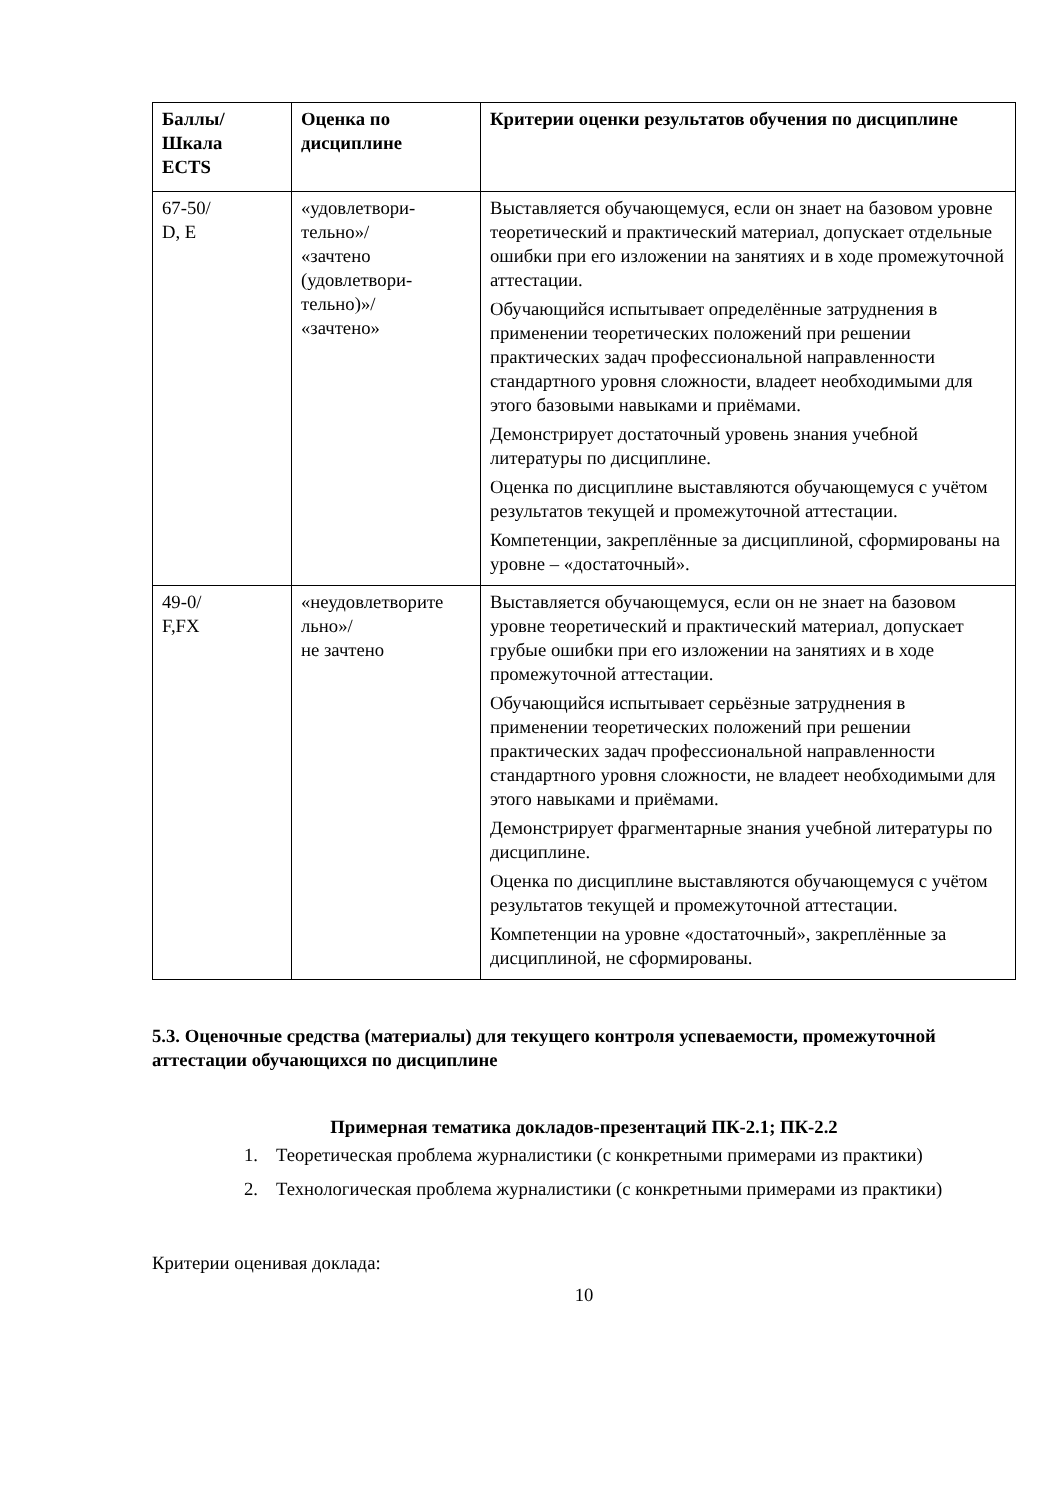| Баллы/ Шкала ECTS | Оценка по дисциплине | Критерии оценки результатов обучения по дисциплине |
| --- | --- | --- |
| 67-50/ D, E | «удовлетвори- тельно»/ «зачтено (удовлетвори- тельно)»/ «зачтено» | Выставляется обучающемуся, если он знает на базовом уровне теоретический и практический материал, допускает отдельные ошибки при его изложении на занятиях и в ходе промежуточной аттестации. Обучающийся испытывает определённые затруднения в применении теоретических положений при решении практических задач профессиональной направленности стандартного уровня сложности, владеет необходимыми для этого базовыми навыками и приёмами. Демонстрирует достаточный уровень знания учебной литературы по дисциплине. Оценка по дисциплине выставляются обучающемуся с учётом результатов текущей и промежуточной аттестации. Компетенции, закреплённые за дисциплиной, сформированы на уровне – «достаточный». |
| 49-0/ F,FX | «неудовлетворите льно»/ не зачтено | Выставляется обучающемуся, если он не знает на базовом уровне теоретический и практический материал, допускает грубые ошибки при его изложении на занятиях и в ходе промежуточной аттестации. Обучающийся испытывает серьёзные затруднения в применении теоретических положений при решении практических задач профессиональной направленности стандартного уровня сложности, не владеет необходимыми для этого навыками и приёмами. Демонстрирует фрагментарные знания учебной литературы по дисциплине. Оценка по дисциплине выставляются обучающемуся с учётом результатов текущей и промежуточной аттестации. Компетенции на уровне «достаточный», закреплённые за дисциплиной, не сформированы. |
5.3. Оценочные средства (материалы) для текущего контроля успеваемости, промежуточной аттестации обучающихся по дисциплине
Примерная тематика докладов-презентаций ПК-2.1; ПК-2.2
1. Теоретическая проблема журналистики (с конкретными примерами из практики)
2. Технологическая проблема журналистики (с конкретными примерами из практики)
Критерии оценивая доклада:
10